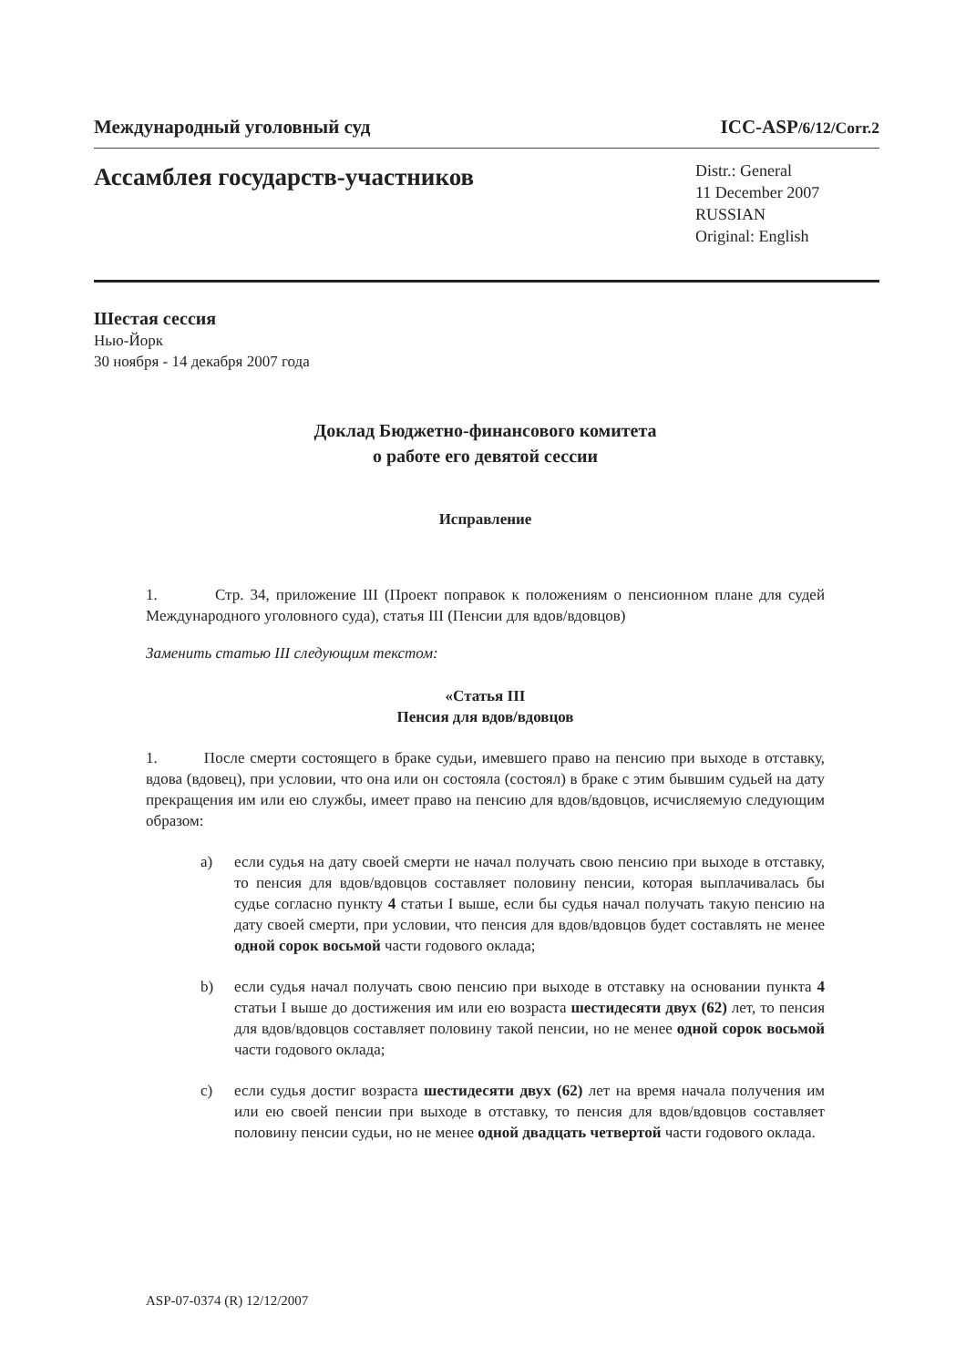Международный уголовный суд ICC-ASP/6/12/Corr.2
Ассамблея государств-участников
Distr.: General
11 December 2007
RUSSIAN
Original: English
Шестая сессия
Нью-Йорк
30 ноября - 14 декабря 2007 года
Доклад Бюджетно-финансового комитета
о работе его девятой сессии
Исправление
1. Стр. 34, приложение III (Проект поправок к положениям о пенсионном плане для судей Международного уголовного суда), статья III (Пенсии для вдов/вдовцов)
Заменить статью III следующим текстом:
«Статья III
Пенсия для вдов/вдовцов
1. После смерти состоящего в браке судьи, имевшего право на пенсию при выходе в отставку, вдова (вдовец), при условии, что она или он состояла (состоял) в браке с этим бывшим судьей на дату прекращения им или ею службы, имеет право на пенсию для вдов/вдовцов, исчисляемую следующим образом:
a) если судья на дату своей смерти не начал получать свою пенсию при выходе в отставку, то пенсия для вдов/вдовцов составляет половину пенсии, которая выплачивалась бы судье согласно пункту 4 статьи I выше, если бы судья начал получать такую пенсию на дату своей смерти, при условии, что пенсия для вдов/вдовцов будет составлять не менее одной сорок восьмой части годового оклада;
b) если судья начал получать свою пенсию при выходе в отставку на основании пункта 4 статьи I выше до достижения им или ею возраста шестидесяти двух (62) лет, то пенсия для вдов/вдовцов составляет половину такой пенсии, но не менее одной сорок восьмой части годового оклада;
c) если судья достиг возраста шестидесяти двух (62) лет на время начала получения им или ею своей пенсии при выходе в отставку, то пенсия для вдов/вдовцов составляет половину пенсии судьи, но не менее одной двадцать четвертой части годового оклада.
ASP-07-0374 (R) 12/12/2007